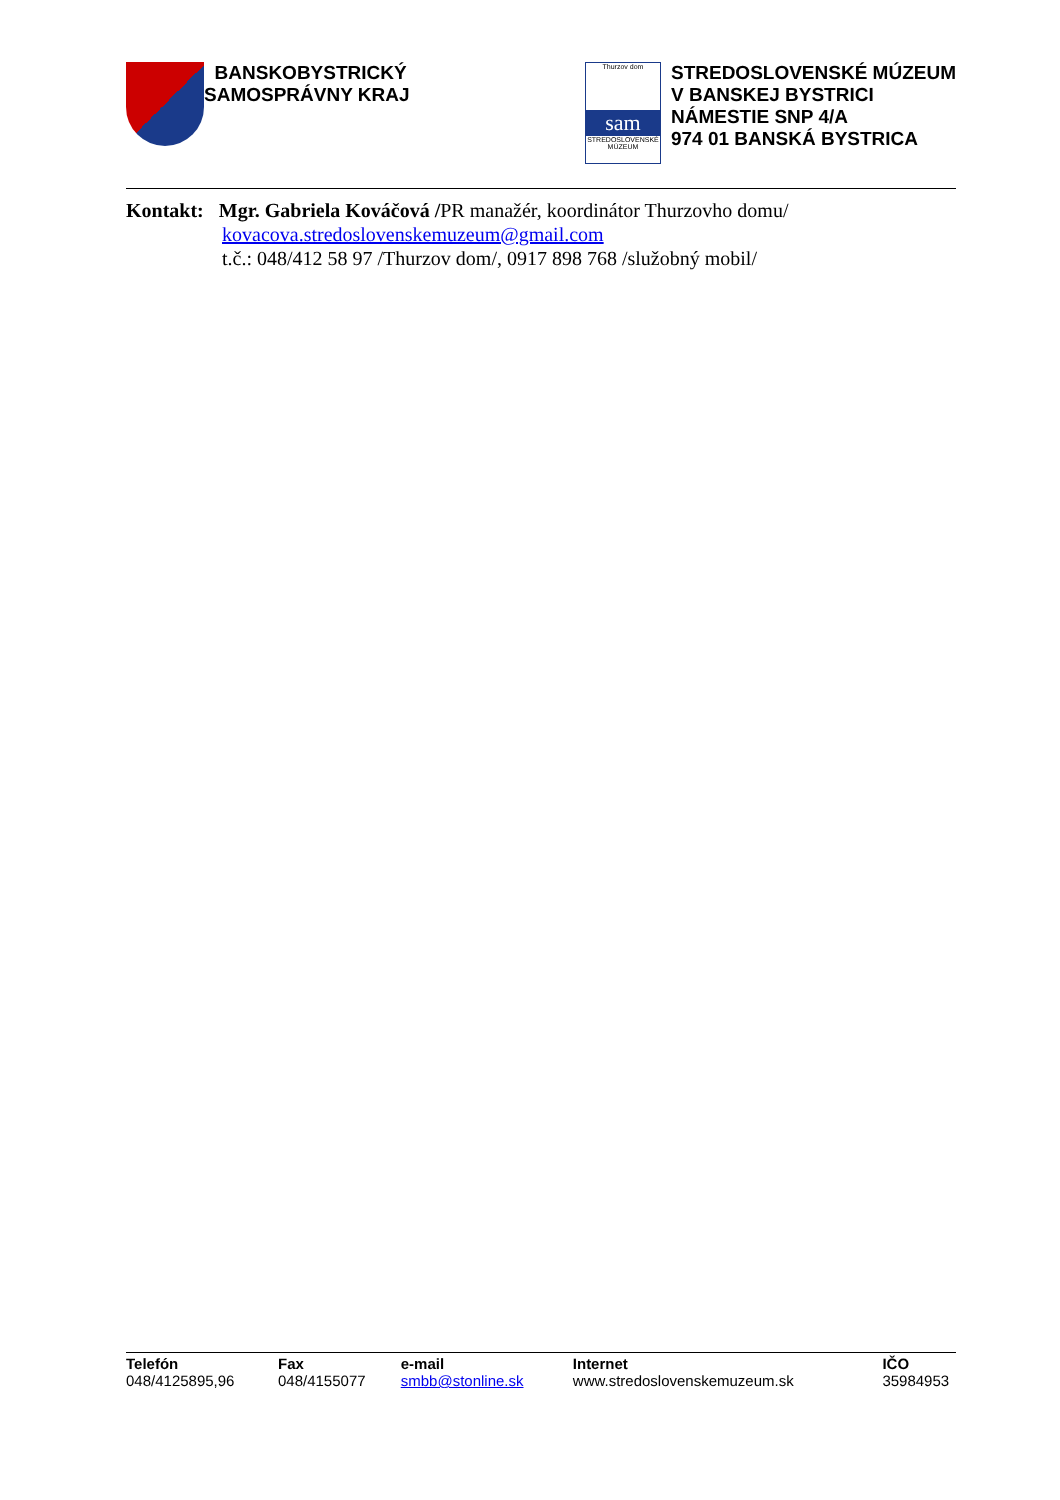BANSKOBYSTRICKÝ
SAMOSPRÁVNY KRAJ
Thurzov dom
sam
STREDOSLOVENSKÉ MÚZEUM
STREDOSLOVENSKÉ MÚZEUM
V BANSKEJ BYSTRICI
NÁMESTIE SNP 4/A
974 01 BANSKÁ BYSTRICA
Kontakt: Mgr. Gabriela Kováčová /PR manažér, koordinátor Thurzovho domu/
kovacova.stredoslovenskemuzeum@gmail.com
t.č.: 048/412 58 97 /Thurzov dom/, 0917 898 768 /služobný mobil/
| Telefón | Fax | e-mail | Internet | IČO |
| --- | --- | --- | --- | --- |
| 048/4125895,96 | 048/4155077 | smbb@stonline.sk | www.stredoslovenskemuzeum.sk | 35984953 |